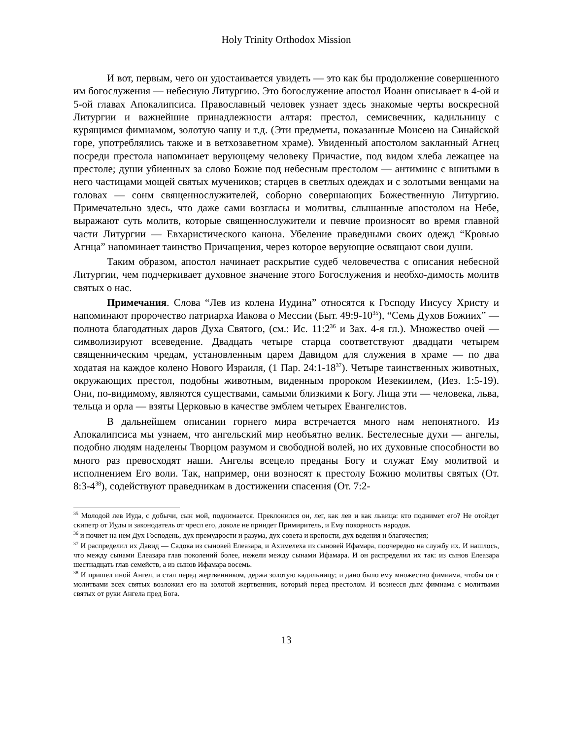Holy Trinity Orthodox Mission
И вот, первым, чего он удостаивается увидеть — это как бы продолжение совершенного им богослужения — небесную Литургию. Это богослужение апостол Иоанн описывает в 4-ой и 5-ой главах Апокалипсиса. Православный человек узнает здесь знакомые черты воскресной Литургии и важнейшие принадлежности алтаря: престол, семисвечник, кадильницу с курящимся фимиамом, золотую чашу и т.д. (Эти предметы, показанные Моисею на Синайской горе, употреблялись также и в ветхозаветном храме). Увиденный апостолом закланный Агнец посреди престола напоминает верующему человеку Причастие, под видом хлеба лежащее на престоле; души убиенных за слово Божие под небесным престолом — антиминс с вшитыми в него частицами мощей святых мучеников; старцев в светлых одеждах и с золотыми венцами на головах — сонм священнослужителей, соборно совершающих Божественную Литургию. Примечательно здесь, что даже сами возгласы и молитвы, слышанные апостолом на Небе, выражают суть молитв, которые священнослужители и певчие произносят во время главной части Литургии — Евхаристического канона. Убеление праведными своих одежд “Кровью Агнца” напоминает таинство Причащения, через которое верующие освящают свои души.
Таким образом, апостол начинает раскрытие судеб человечества с описания небесной Литургии, чем подчеркивает духовное значение этого Богослужения и необхо-димость молитв святых о нас.
Примечания. Слова “Лев из колена Иудина” относятся к Господу Иисусу Христу и напоминают пророчество патриарха Иакова о Мессии (Быт. 49:9-10<sup>35</sup>), “Семь Духов Божиих” — полнота благодатных даров Духа Святого, (см.: Ис. 11:2<sup>36</sup> и Зах. 4-я гл.). Множество очей — символизируют всеведение. Двадцать четыре старца соответствуют двадцати четырем священническим чредам, установленным царем Давидом для служения в храме — по два ходатая на каждое колено Нового Израиля, (1 Пар. 24:1-18<sup>37</sup>). Четыре таинственных животных, окружающих престол, подобны животным, виденным пророком Иезекиилем, (Иез. 1:5-19). Они, по-видимому, являются существами, самыми близкими к Богу. Лица эти — человека, льва, тельца и орла — взяты Церковью в качестве эмблем четырех Евангелистов.
В дальнейшем описании горнего мира встречается много нам непонятного. Из Апокалипсиса мы узнаем, что ангельский мир необъятно велик. Бестелесные духи — ангелы, подобно людям наделены Творцом разумом и свободной волей, но их духовные способности во много раз превосходят наши. Ангелы всецело преданы Богу и служат Ему молитвой и исполнением Его воли. Так, например, они возносят к престолу Божию молитвы святых (От. 8:3-4<sup>38</sup>), содействуют праведникам в достижении спасения (От. 7:2-
<sup>35</sup> Молодой лев Иуда, с добычи, сын мой, поднимается. Преклонился он, лег, как лев и как львица: кто поднимет его? Не отойдет скипетр от Иуды и законодатель от чресл его, доколе не приидет Примиритель, и Ему покорность народов.
<sup>36</sup> и почиет на нем Дух Господень, дух премудрости и разума, дух совета и крепости, дух ведения и благочестия;
<sup>37</sup> И распределил их Давид — Садока из сыновей Елеазара, и Ахимелеха из сыновей Ифамара, поочередно на службу их. И нашлось, что между сынами Елеазара глав поколений более, нежели между сынами Ифамара. И он распределил их так: из сынов Елеазара шестнадцать глав семейств, а из сынов Ифамара восемь.
<sup>38</sup> И пришел иной Ангел, и стал перед жертвенником, держа золотую кадильницу; и дано было ему множество фимиама, чтобы он с молитвами всех святых возложил его на золотой жертвенник, который перед престолом. И вознесся дым фимиама с молитвами святых от руки Ангела пред Бога.
13